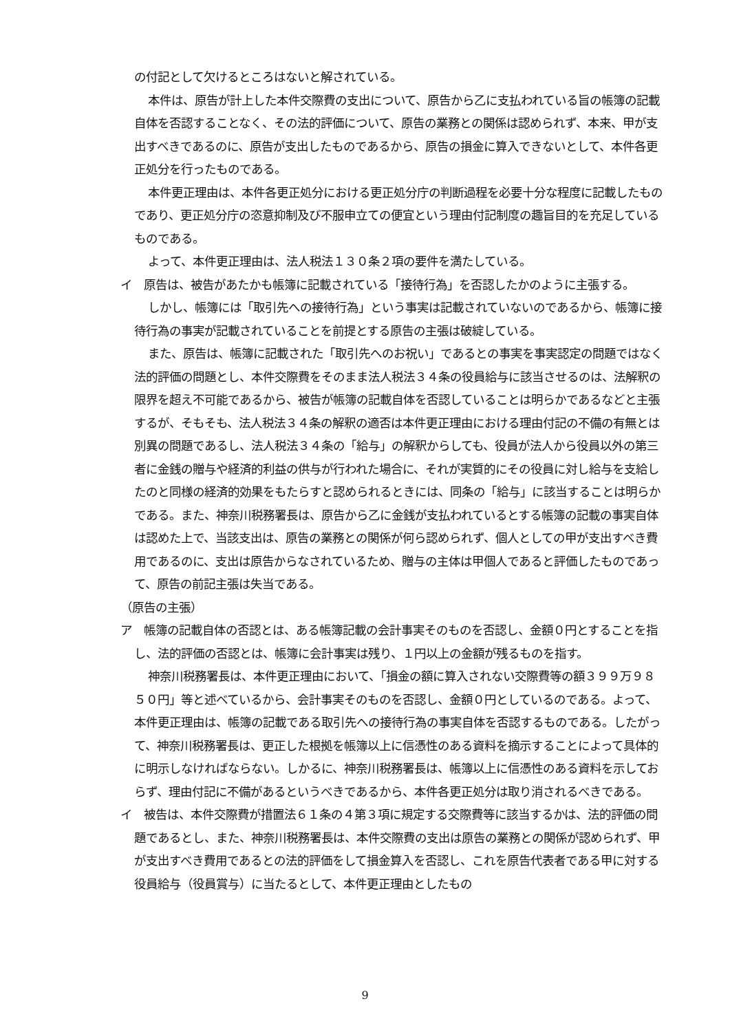の付記として欠けるところはないと解されている。
本件は、原告が計上した本件交際費の支出について、原告から乙に支払われている旨の帳簿の記載自体を否認することなく、その法的評価について、原告の業務との関係は認められず、本来、甲が支出すべきであるのに、原告が支出したものであるから、原告の損金に算入できないとして、本件各更正処分を行ったものである。
本件更正理由は、本件各更正処分における更正処分庁の判断過程を必要十分な程度に記載したものであり、更正処分庁の恣意抑制及び不服申立ての便宜という理由付記制度の趣旨目的を充足しているものである。
よって、本件更正理由は、法人税法１３０条２項の要件を満たしている。
イ　原告は、被告があたかも帳簿に記載されている「接待行為」を否認したかのように主張する。
しかし、帳簿には「取引先への接待行為」という事実は記載されていないのであるから、帳簿に接待行為の事実が記載されていることを前提とする原告の主張は破綻している。
また、原告は、帳簿に記載された「取引先へのお祝い」であるとの事実を事実認定の問題ではなく法的評価の問題とし、本件交際費をそのまま法人税法３４条の役員給与に該当させるのは、法解釈の限界を超え不可能であるから、被告が帳簿の記載自体を否認していることは明らかであるなどと主張するが、そもそも、法人税法３４条の解釈の適否は本件更正理由における理由付記の不備の有無とは別異の問題であるし、法人税法３４条の「給与」の解釈からしても、役員が法人から役員以外の第三者に金銭の贈与や経済的利益の供与が行われた場合に、それが実質的にその役員に対し給与を支給したのと同様の経済的効果をもたらすと認められるときには、同条の「給与」に該当することは明らかである。また、神奈川税務署長は、原告から乙に金銭が支払われているとする帳簿の記載の事実自体は認めた上で、当該支出は、原告の業務との関係が何ら認められず、個人としての甲が支出すべき費用であるのに、支出は原告からなされているため、贈与の主体は甲個人であると評価したものであって、原告の前記主張は失当である。
（原告の主張）
ア　帳簿の記載自体の否認とは、ある帳簿記載の会計事実そのものを否認し、金額０円とすることを指し、法的評価の否認とは、帳簿に会計事実は残り、１円以上の金額が残るものを指す。
神奈川税務署長は、本件更正理由において、「損金の額に算入されない交際費等の額３９９万９８５０円」等と述べているから、会計事実そのものを否認し、金額０円としているのである。よって、本件更正理由は、帳簿の記載である取引先への接待行為の事実自体を否認するものである。したがって、神奈川税務署長は、更正した根拠を帳簿以上に信憑性のある資料を摘示することによって具体的に明示しなければならない。しかるに、神奈川税務署長は、帳簿以上に信憑性のある資料を示しておらず、理由付記に不備があるというべきであるから、本件各更正処分は取り消されるべきである。
イ　被告は、本件交際費が措置法６１条の４第３項に規定する交際費等に該当するかは、法的評価の問題であるとし、また、神奈川税務署長は、本件交際費の支出は原告の業務との関係が認められず、甲が支出すべき費用であるとの法的評価をして損金算入を否認し、これを原告代表者である甲に対する役員給与（役員賞与）に当たるとして、本件更正理由としたもの
9